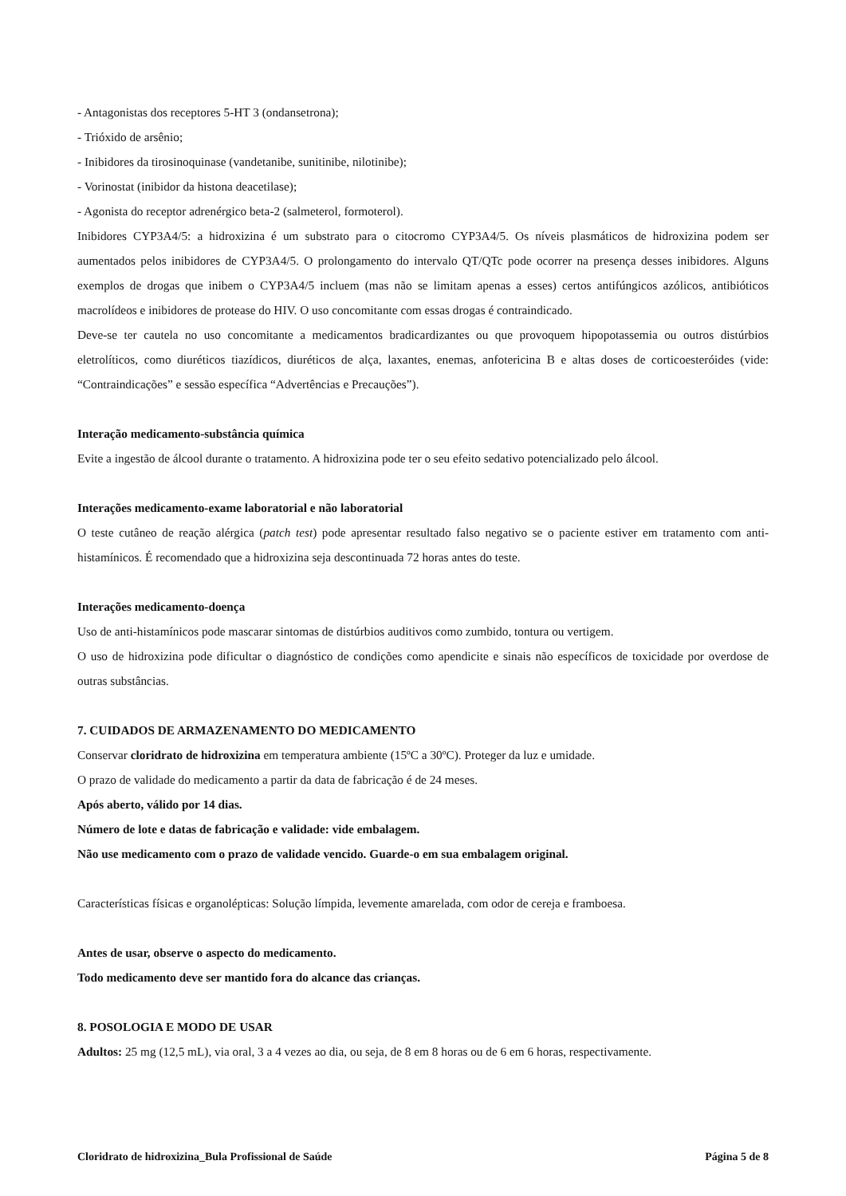- Antagonistas dos receptores 5-HT 3 (ondansetrona);
- Trióxido de arsênio;
- Inibidores da tirosinoquinase (vandetanibe, sunitinibe, nilotinibe);
- Vorinostat (inibidor da histona deacetilase);
- Agonista do receptor adrenérgico beta-2 (salmeterol, formoterol).
Inibidores CYP3A4/5: a hidroxizina é um substrato para o citocromo CYP3A4/5. Os níveis plasmáticos de hidroxizina podem ser aumentados pelos inibidores de CYP3A4/5. O prolongamento do intervalo QT/QTc pode ocorrer na presença desses inibidores. Alguns exemplos de drogas que inibem o CYP3A4/5 incluem (mas não se limitam apenas a esses) certos antifúngicos azólicos, antibióticos macrolídeos e inibidores de protease do HIV. O uso concomitante com essas drogas é contraindicado.
Deve-se ter cautela no uso concomitante a medicamentos bradicardizantes ou que provoquem hipopotassemia ou outros distúrbios eletrolíticos, como diuréticos tiazídicos, diuréticos de alça, laxantes, enemas, anfotericina B e altas doses de corticoesteróides (vide: “Contraindicações” e sessão específica “Advertências e Precauções”).
Interação medicamento-substância química
Evite a ingestão de álcool durante o tratamento. A hidroxizina pode ter o seu efeito sedativo potencializado pelo álcool.
Interações medicamento-exame laboratorial e não laboratorial
O teste cutâneo de reação alérgica (patch test) pode apresentar resultado falso negativo se o paciente estiver em tratamento com anti-histamínicos. É recomendado que a hidroxizina seja descontinuada 72 horas antes do teste.
Interações medicamento-doença
Uso de anti-histamínicos pode mascarar sintomas de distúrbios auditivos como zumbido, tontura ou vertigem.
O uso de hidroxizina pode dificultar o diagnóstico de condições como apendicite e sinais não específicos de toxicidade por overdose de outras substâncias.
7. CUIDADOS DE ARMAZENAMENTO DO MEDICAMENTO
Conservar cloridrato de hidroxizina em temperatura ambiente (15ºC a 30ºC). Proteger da luz e umidade.
O prazo de validade do medicamento a partir da data de fabricação é de 24 meses.
Após aberto, válido por 14 dias.
Número de lote e datas de fabricação e validade: vide embalagem.
Não use medicamento com o prazo de validade vencido. Guarde-o em sua embalagem original.
Características físicas e organolépticas: Solução límpida, levemente amarelada, com odor de cereja e framboesa.
Antes de usar, observe o aspecto do medicamento.
Todo medicamento deve ser mantido fora do alcance das crianças.
8. POSOLOGIA E MODO DE USAR
Adultos: 25 mg (12,5 mL), via oral, 3 a 4 vezes ao dia, ou seja, de 8 em 8 horas ou de 6 em 6 horas, respectivamente.
Cloridrato de hidroxizina_Bula Profissional de Saúde Página 5 de 8